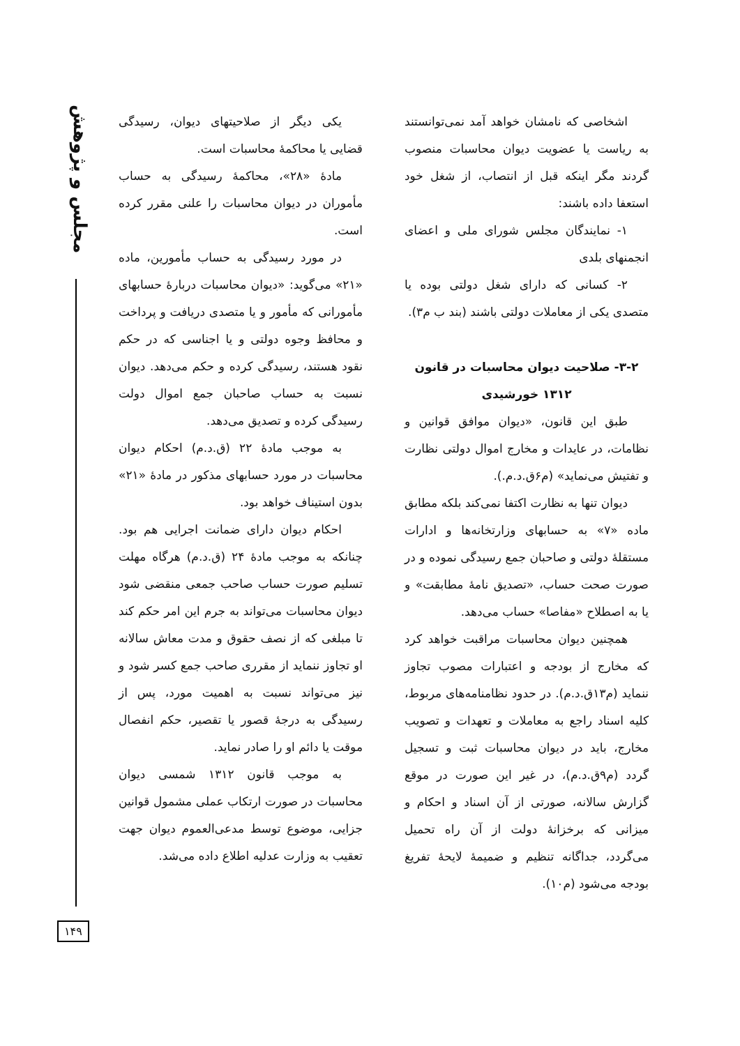مجلس و پژوهش
اشخاصی که نامشان خواهد آمد نمی‌توانستند به ریاست یا عضویت دیوان محاسبات منصوب گردند مگر اینکه قبل از انتصاب، از شغل خود استعفا داده باشند:
۱- نمایندگان مجلس شورای ملی و اعضای انجمنهای بلدی
۲- کسانی که دارای شغل دولتی بوده یا متصدی یکی از معاملات دولتی باشند (بند ب م۳).
۳-۲- صلاحیت دیوان محاسبات در قانون ۱۳۱۲ خورشیدی
طبق این قانون، «دیوان موافق قوانین و نظامات، در عایدات و مخارج اموال دولتی نظارت و تفتیش می‌نماید» (م۶ق.د.م.).
دیوان تنها به نظارت اکتفا نمی‌کند بلکه مطابق ماده «۷» به حسابهای وزارتخانه‌ها و ادارات مستقلهٔ دولتی و صاحبان جمع رسیدگی نموده و در صورت صحت حساب، «تصدیق نامهٔ مطابقت» و یا به اصطلاح «مفاصا» حساب می‌دهد.
همچنین دیوان محاسبات مراقبت خواهد کرد که مخارج از بودجه و اعتبارات مصوب تجاوز ننماید (م۱۳ق.د.م). در حدود نظامنامه‌های مربوط، کلیه اسناد راجع به معاملات و تعهدات و تصویب مخارج، باید در دیوان محاسبات ثبت و تسجیل گردد (م۹ق.د.م)، در غیر این صورت در موقع گزارش سالانه، صورتی از آن اسناد و احکام و میزانی که برخزانهٔ دولت از آن راه تحمیل می‌گردد، جداگانه تنظیم و ضمیمهٔ لایحهٔ تفریغ بودجه می‌شود (م۱۰).
یکی دیگر از صلاحیتهای دیوان، رسیدگی قضایی یا محاکمهٔ محاسبات است.
مادهٔ «۲۸»، محاکمهٔ رسیدگی به حساب مأموران در دیوان محاسبات را علنی مقرر کرده است.
در مورد رسیدگی به حساب مأمورین، ماده «۲۱» می‌گوید: «دیوان محاسبات دربارهٔ حسابهای مأمورانی که مأمور و یا متصدی دریافت و پرداخت و محافظ وجوه دولتی و یا اجناسی که در حکم نقود هستند، رسیدگی کرده و حکم می‌دهد. دیوان نسبت به حساب صاحبان جمع اموال دولت رسیدگی کرده و تصدیق می‌دهد.
به موجب مادهٔ ۲۲ (ق.د.م) احکام دیوان محاسبات در مورد حسابهای مذکور در مادهٔ «۲۱» بدون استیناف خواهد بود.
احکام دیوان دارای ضمانت اجرایی هم بود. چنانکه به موجب مادهٔ ۲۴ (ق.د.م) هرگاه مهلت تسلیم صورت حساب صاحب جمعی منقضی شود دیوان محاسبات می‌تواند به جرم این امر حکم کند تا مبلغی که از نصف حقوق و مدت معاش سالانه او تجاوز ننماید از مقرری صاحب جمع کسر شود و نیز می‌تواند نسبت به اهمیت مورد، پس از رسیدگی به درجهٔ قصور یا تقصیر، حکم انفصال موقت یا دائم او را صادر نماید.
به موجب قانون ۱۳۱۲ شمسی دیوان محاسبات در صورت ارتکاب عملی مشمول قوانین جزایی، موضوع توسط مدعی‌العموم دیوان جهت تعقیب به وزارت عدلیه اطلاع داده می‌شد.
۱۴۹